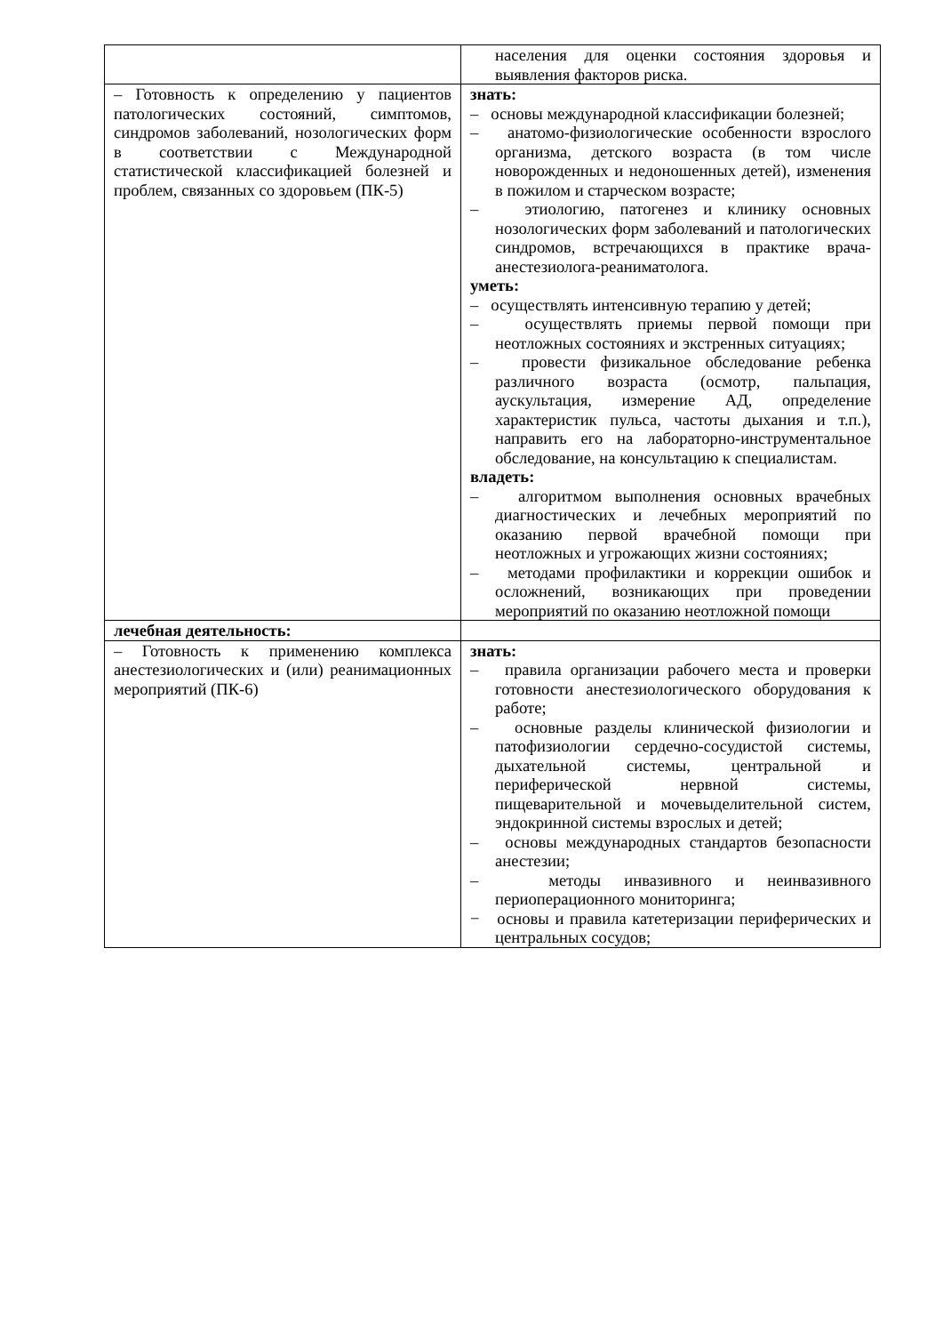| | населения для оценки состояния здоровья и выявления факторов риска. |
| – Готовность к определению у пациентов патологических состояний, симптомов, синдромов заболеваний, нозологических форм в соответствии с Международной статистической классификацией болезней и проблем, связанных со здоровьем (ПК-5) | знать: – основы международной классификации болезней; – анатомо-физиологические особенности взрослого организма, детского возраста (в том числе новорожденных и недоношенных детей), изменения в пожилом и старческом возрасте; – этиологию, патогенез и клинику основных нозологических форм заболеваний и патологических синдромов, встречающихся в практике врача-анестезиолога-реаниматолога. уметь: – осуществлять интенсивную терапию у детей; – осуществлять приемы первой помощи при неотложных состояниях и экстренных ситуациях; – провести физикальное обследование ребенка различного возраста (осмотр, пальпация, аускультация, измерение АД, определение характеристик пульса, частоты дыхания и т.п.), направить его на лабораторно-инструментальное обследование, на консультацию к специалистам. владеть: – алгоритмом выполнения основных врачебных диагностических и лечебных мероприятий по оказанию первой врачебной помощи при неотложных и угрожающих жизни состояниях; – методами профилактики и коррекции ошибок и осложнений, возникающих при проведении мероприятий по оказанию неотложной помощи |
| лечебная деятельность: | |
| – Готовность к применению комплекса анестезиологических и (или) реанимационных мероприятий (ПК-6) | знать: – правила организации рабочего места и проверки готовности анестезиологического оборудования к работе; – основные разделы клинической физиологии и патофизиологии сердечно-сосудистой системы, дыхательной системы, центральной и периферической нервной системы, пищеварительной и мочевыделительной систем, эндокринной системы взрослых и детей; – основы международных стандартов безопасности анестезии; – методы инвазивного и неинвазивного периоперационного мониторинга; − основы и правила катетеризации периферических и центральных сосудов; |